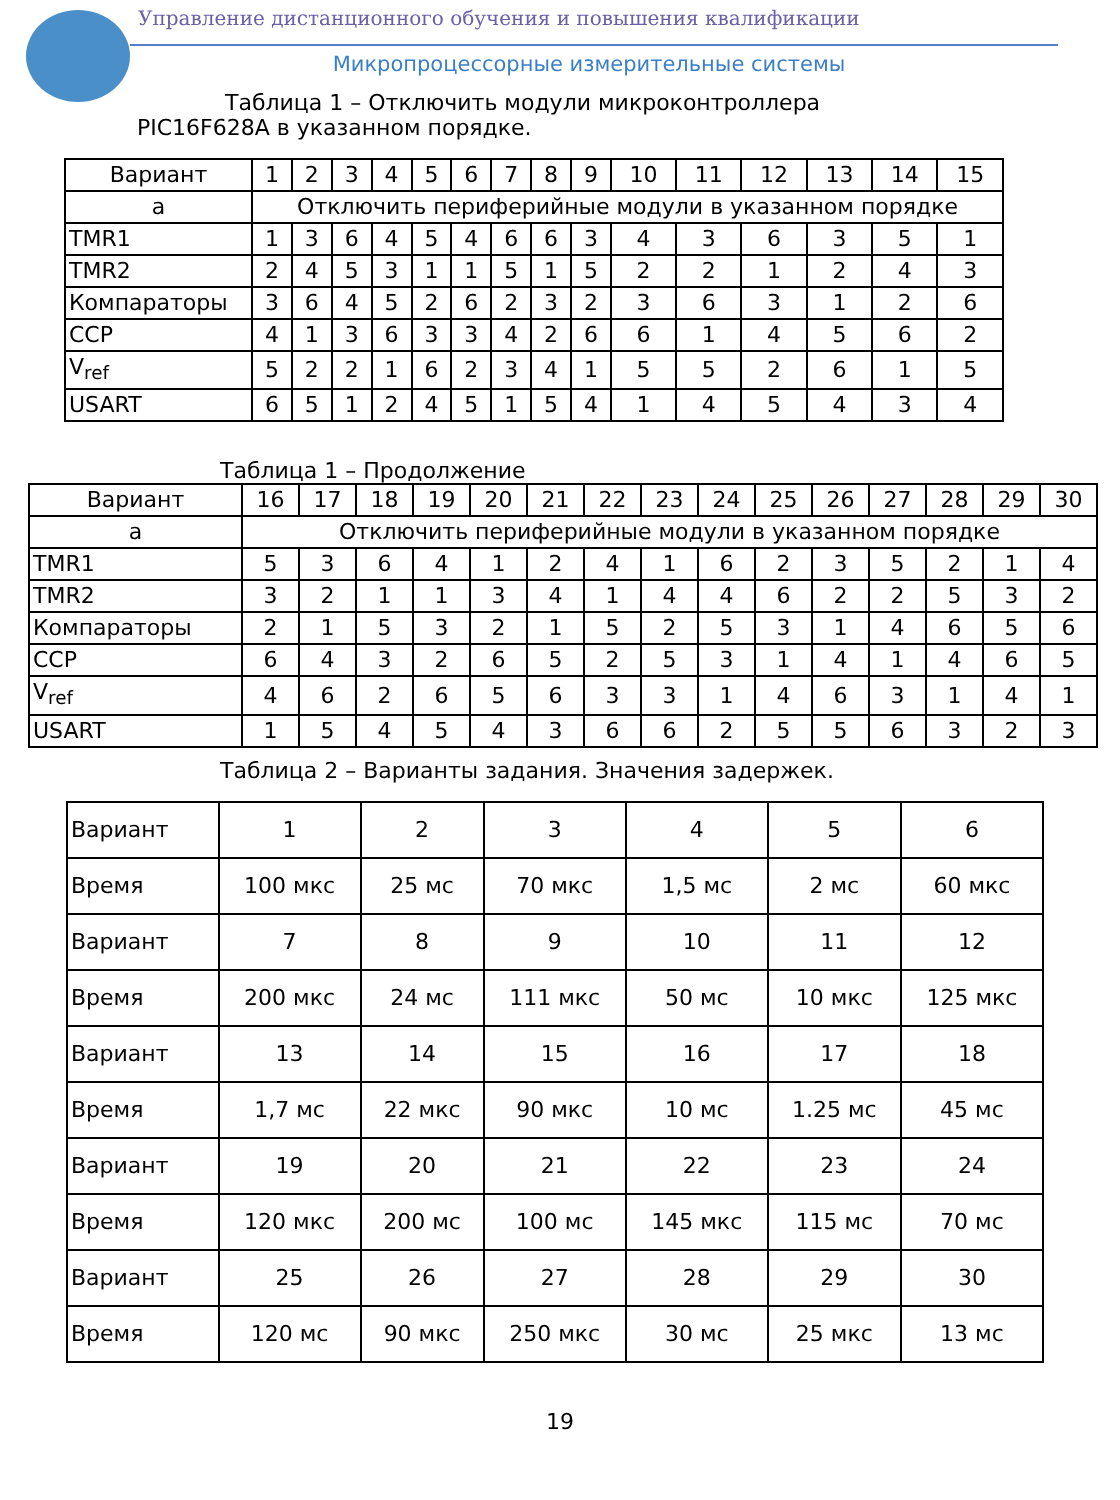Управление дистанционного обучения и повышения квалификации
Микропроцессорные измерительные системы
Таблица 1 – Отключить модули микроконтроллера
PIC16F628A в указанном порядке.
| Вариант | 1 | 2 | 3 | 4 | 5 | 6 | 7 | 8 | 9 | 10 | 11 | 12 | 13 | 14 | 15 |
| а | Отключить периферийные модули в указанном порядке | | | | | | | | | | | | | | |
| TMR1 | 1 | 3 | 6 | 4 | 5 | 4 | 6 | 6 | 3 | 4 | 3 | 6 | 3 | 5 | 1 |
| TMR2 | 2 | 4 | 5 | 3 | 1 | 1 | 5 | 1 | 5 | 2 | 2 | 1 | 2 | 4 | 3 |
| Компараторы | 3 | 6 | 4 | 5 | 2 | 6 | 2 | 3 | 2 | 3 | 6 | 3 | 1 | 2 | 6 |
| CCP | 4 | 1 | 3 | 6 | 3 | 3 | 4 | 2 | 6 | 6 | 1 | 4 | 5 | 6 | 2 |
| V<sub>ref</sub> | 5 | 2 | 2 | 1 | 6 | 2 | 3 | 4 | 1 | 5 | 5 | 2 | 6 | 1 | 5 |
| USART | 6 | 5 | 1 | 2 | 4 | 5 | 1 | 5 | 4 | 1 | 4 | 5 | 4 | 3 | 4 |
Таблица 1 – Продолжение
| Вариант | 16 | 17 | 18 | 19 | 20 | 21 | 22 | 23 | 24 | 25 | 26 | 27 | 28 | 29 | 30 |
| а | Отключить периферийные модули в указанном порядке | | | | | | | | | | | | | | |
| TMR1 | 5 | 3 | 6 | 4 | 1 | 2 | 4 | 1 | 6 | 2 | 3 | 5 | 2 | 1 | 4 |
| TMR2 | 3 | 2 | 1 | 1 | 3 | 4 | 1 | 4 | 4 | 6 | 2 | 2 | 5 | 3 | 2 |
| Компараторы | 2 | 1 | 5 | 3 | 2 | 1 | 5 | 2 | 5 | 3 | 1 | 4 | 6 | 5 | 6 |
| CCP | 6 | 4 | 3 | 2 | 6 | 5 | 2 | 5 | 3 | 1 | 4 | 1 | 4 | 6 | 5 |
| V<sub>ref</sub> | 4 | 6 | 2 | 6 | 5 | 6 | 3 | 3 | 1 | 4 | 6 | 3 | 1 | 4 | 1 |
| USART | 1 | 5 | 4 | 5 | 4 | 3 | 6 | 6 | 2 | 5 | 5 | 6 | 3 | 2 | 3 |
Таблица 2 – Варианты задания. Значения задержек.
| Вариант | 1 | 2 | 3 | 4 | 5 | 6 |
| Время | 100 мкс | 25 мс | 70 мкс | 1,5 мс | 2 мс | 60 мкс |
| Вариант | 7 | 8 | 9 | 10 | 11 | 12 |
| Время | 200 мкс | 24 мс | 111 мкс | 50 мс | 10 мкс | 125 мкс |
| Вариант | 13 | 14 | 15 | 16 | 17 | 18 |
| Время | 1,7 мс | 22 мкс | 90 мкс | 10 мс | 1.25 мс | 45 мс |
| Вариант | 19 | 20 | 21 | 22 | 23 | 24 |
| Время | 120 мкс | 200 мс | 100 мс | 145 мкс | 115 мс | 70 мс |
| Вариант | 25 | 26 | 27 | 28 | 29 | 30 |
| Время | 120 мс | 90 мкс | 250 мкс | 30 мс | 25 мкс | 13 мс |
19